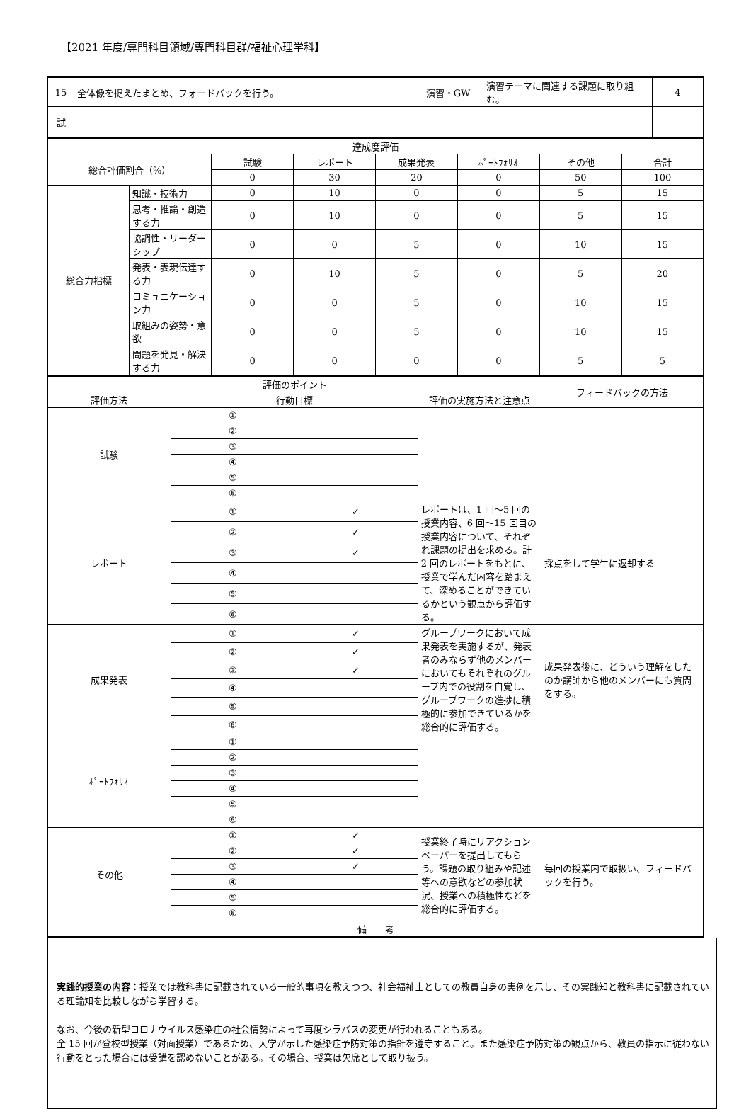【2021 年度/専門科目領域/専門科目群/福祉心理学科】
| 15 | 全体像を捉えたまとめ、フォードバックを行う。 | 演習・GW | 演習テーマに関連する課題に取り組む。 | 4 |
| 試 | | | | |
| 達成度評価 | | | | | | | |
| 総合評価割合（%） | | 試験 | レポート | 成果発表 | ﾎﾟｰﾄﾌｫﾘｵ | その他 | 合計 |
| | | 0 | 30 | 20 | 0 | 50 | 100 |
| 総合力指標 | 知識・技術力 | 0 | 10 | 0 | 0 | 5 | 15 |
| | 思考・推論・創造する力 | 0 | 10 | 0 | 0 | 5 | 15 |
| | 協調性・リーダーシップ | 0 | 0 | 5 | 0 | 10 | 15 |
| | 発表・表現伝達する力 | 0 | 10 | 5 | 0 | 5 | 20 |
| | コミュニケーション力 | 0 | 0 | 5 | 0 | 10 | 15 |
| | 取組みの姿勢・意欲 | 0 | 0 | 5 | 0 | 10 | 15 |
| | 問題を発見・解決する力 | 0 | 0 | 0 | 0 | 5 | 5 |
| 評価のポイント | | | | フィードバックの方法 |
| 評価方法 | 行動目標 | | 評価の実施方法と注意点 | |
| 試験 | ① | | | |
| | ② | | | |
| | ③ | | | |
| | ④ | | | |
| | ⑤ | | | |
| | ⑥ | | | |
| レポート | ① | ✓ | レポートは、1 回〜5 回の授業内容、6 回〜15 回目の授業内容について、それぞれ課題の提出を求める。計 2 回のレポートをもとに、授業で学んだ内容を踏まえて、深めることができているかという観点から評価する。 | 採点をして学生に返却する |
| | ② | ✓ | | |
| | ③ | ✓ | | |
| | ④ | | | |
| | ⑤ | | | |
| | ⑥ | | | |
| 成果発表 | ① | ✓ | グループワークにおいて成果発表を実施するが、発表者のみならず他のメンバーにおいてもそれぞれのグループ内での役割を自覚し、グループワークの進捗に積極的に参加できているかを総合的に評価する。 | 成果発表後に、どういう理解をしたのか講師から他のメンバーにも質問をする。 |
| | ② | ✓ | | |
| | ③ | ✓ | | |
| | ④ | | | |
| | ⑤ | | | |
| | ⑥ | | | |
| ﾎﾟｰﾄﾌｫﾘｵ | ① | | | |
| | ② | | | |
| | ③ | | | |
| | ④ | | | |
| | ⑤ | | | |
| | ⑥ | | | |
| その他 | ① | ✓ | 授業終了時にリアクションペーパーを提出してもらう。課題の取り組みや記述等への意欲などの参加状況、授業への積極性などを総合的に評価する。 | 毎回の授業内で取扱い、フィードバックを行う。 |
| | ② | ✓ | | |
| | ③ | ✓ | | |
| | ④ | | | |
| | ⑤ | | | |
| | ⑥ | | | |
| 備 考 | | | | |
実践的授業の内容：授業では教科書に記載されている一般的事項を教えつつ、社会福祉士としての教員自身の実例を示し、その実践知と教科書に記載されている理論知を比較しながら学習する。
なお、今後の新型コロナウイルス感染症の社会情勢によって再度シラバスの変更が行われることもある。
全 15 回が登校型授業（対面授業）であるため、大学が示した感染症予防対策の指針を遵守すること。また感染症予防対策の観点から、教員の指示に従わない行動をとった場合には受講を認めないことがある。その場合、授業は欠席として取り扱う。